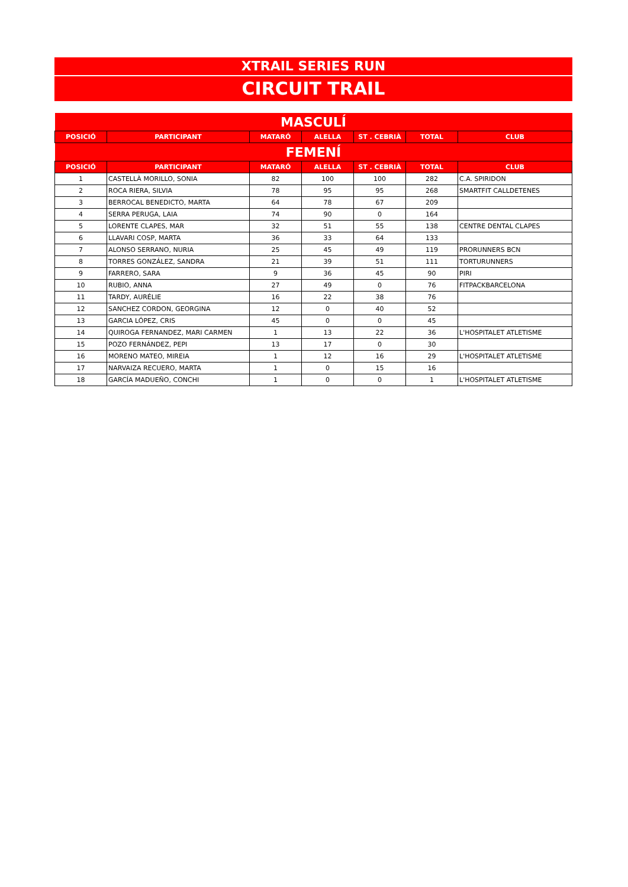XTRAIL SERIES RUN
CIRCUIT TRAIL
| MASCULÍ | | | | | | |
| POSICIÓ | PARTICIPANT | MATARÓ | ALELLA | ST . CEBRIÀ | TOTAL | CLUB |
| FEMENÍ | | | | | | |
| POSICIÓ | PARTICIPANT | MATARÓ | ALELLA | ST . CEBRIÀ | TOTAL | CLUB |
| 1 | CASTELLÀ MORILLO, SONIA | 82 | 100 | 100 | 282 | C.A. SPIRIDON |
| 2 | ROCA RIERA, SILVIA | 78 | 95 | 95 | 268 | SMARTFIT CALLDETENES |
| 3 | BERROCAL BENEDICTO, MARTA | 64 | 78 | 67 | 209 | |
| 4 | SERRA PERUGA, LAIA | 74 | 90 | 0 | 164 | |
| 5 | LORENTE CLAPES, MAR | 32 | 51 | 55 | 138 | CENTRE DENTAL CLAPES |
| 6 | LLAVARI COSP, MARTA | 36 | 33 | 64 | 133 | |
| 7 | ALONSO SERRANO, NURIA | 25 | 45 | 49 | 119 | PRORUNNERS BCN |
| 8 | TORRES GONZÁLEZ, SANDRA | 21 | 39 | 51 | 111 | TORTURUNNERS |
| 9 | FARRERO, SARA | 9 | 36 | 45 | 90 | PIRI |
| 10 | RUBIO, ANNA | 27 | 49 | 0 | 76 | FITPACKBARCELONA |
| 11 | TARDY, AURÉLIE | 16 | 22 | 38 | 76 | |
| 12 | SANCHEZ CORDON, GEORGINA | 12 | 0 | 40 | 52 | |
| 13 | GARCIA LÓPEZ, CRIS | 45 | 0 | 0 | 45 | |
| 14 | QUIROGA FERNANDEZ, MARI CARMEN | 1 | 13 | 22 | 36 | L'HOSPITALET ATLETISME |
| 15 | POZO FERNÁNDEZ, PEPI | 13 | 17 | 0 | 30 | |
| 16 | MORENO MATEO, MIREIA | 1 | 12 | 16 | 29 | L'HOSPITALET ATLETISME |
| 17 | NARVAIZA RECUERO, MARTA | 1 | 0 | 15 | 16 | |
| 18 | GARCÍA MADUEÑO, CONCHI | 1 | 0 | 0 | 1 | L'HOSPITALET ATLETISME |